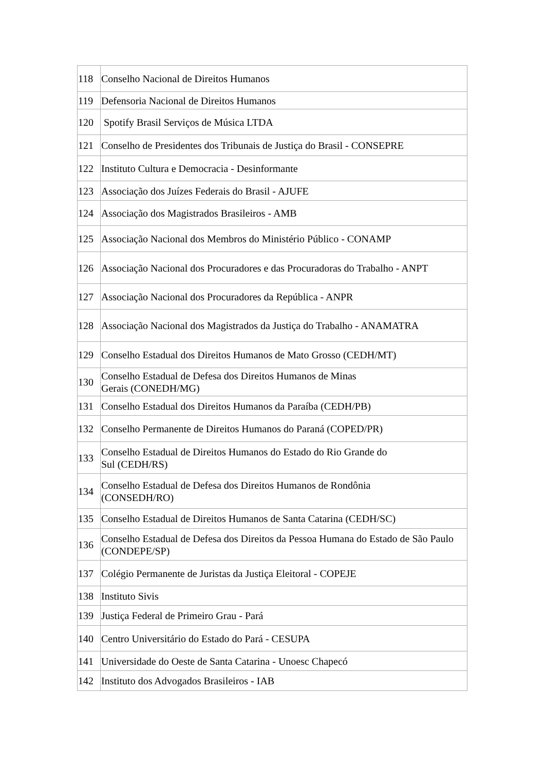| 118 | Conselho Nacional de Direitos Humanos |
| 119 | Defensoria Nacional de Direitos Humanos |
| 120 | Spotify Brasil Serviços de Música LTDA |
| 121 | Conselho de Presidentes dos Tribunais de Justiça do Brasil - CONSEPRE |
| 122 | Instituto Cultura e Democracia - Desinformante |
| 123 | Associação dos Juízes Federais do Brasil - AJUFE |
| 124 | Associação dos Magistrados Brasileiros - AMB |
| 125 | Associação Nacional dos Membros do Ministério Público - CONAMP |
| 126 | Associação Nacional dos Procuradores e das Procuradoras do Trabalho - ANPT |
| 127 | Associação Nacional dos Procuradores da República - ANPR |
| 128 | Associação Nacional dos Magistrados da Justiça do Trabalho - ANAMATRA |
| 129 | Conselho Estadual dos Direitos Humanos de Mato Grosso (CEDH/MT) |
| 130 | Conselho Estadual de Defesa dos Direitos Humanos de Minas Gerais (CONEDH/MG) |
| 131 | Conselho Estadual dos Direitos Humanos da Paraíba (CEDH/PB) |
| 132 | Conselho Permanente de Direitos Humanos do Paraná (COPED/PR) |
| 133 | Conselho Estadual de Direitos Humanos do Estado do Rio Grande do Sul (CEDH/RS) |
| 134 | Conselho Estadual de Defesa dos Direitos Humanos de Rondônia (CONSEDH/RO) |
| 135 | Conselho Estadual de Direitos Humanos de Santa Catarina (CEDH/SC) |
| 136 | Conselho Estadual de Defesa dos Direitos da Pessoa Humana do Estado de São Paulo (CONDEPE/SP) |
| 137 | Colégio Permanente de Juristas da Justiça Eleitoral - COPEJE |
| 138 | Instituto Sivis |
| 139 | Justiça Federal de Primeiro Grau - Pará |
| 140 | Centro Universitário do Estado do Pará - CESUPA |
| 141 | Universidade do Oeste de Santa Catarina - Unoesc Chapecó |
| 142 | Instituto dos Advogados Brasileiros - IAB |